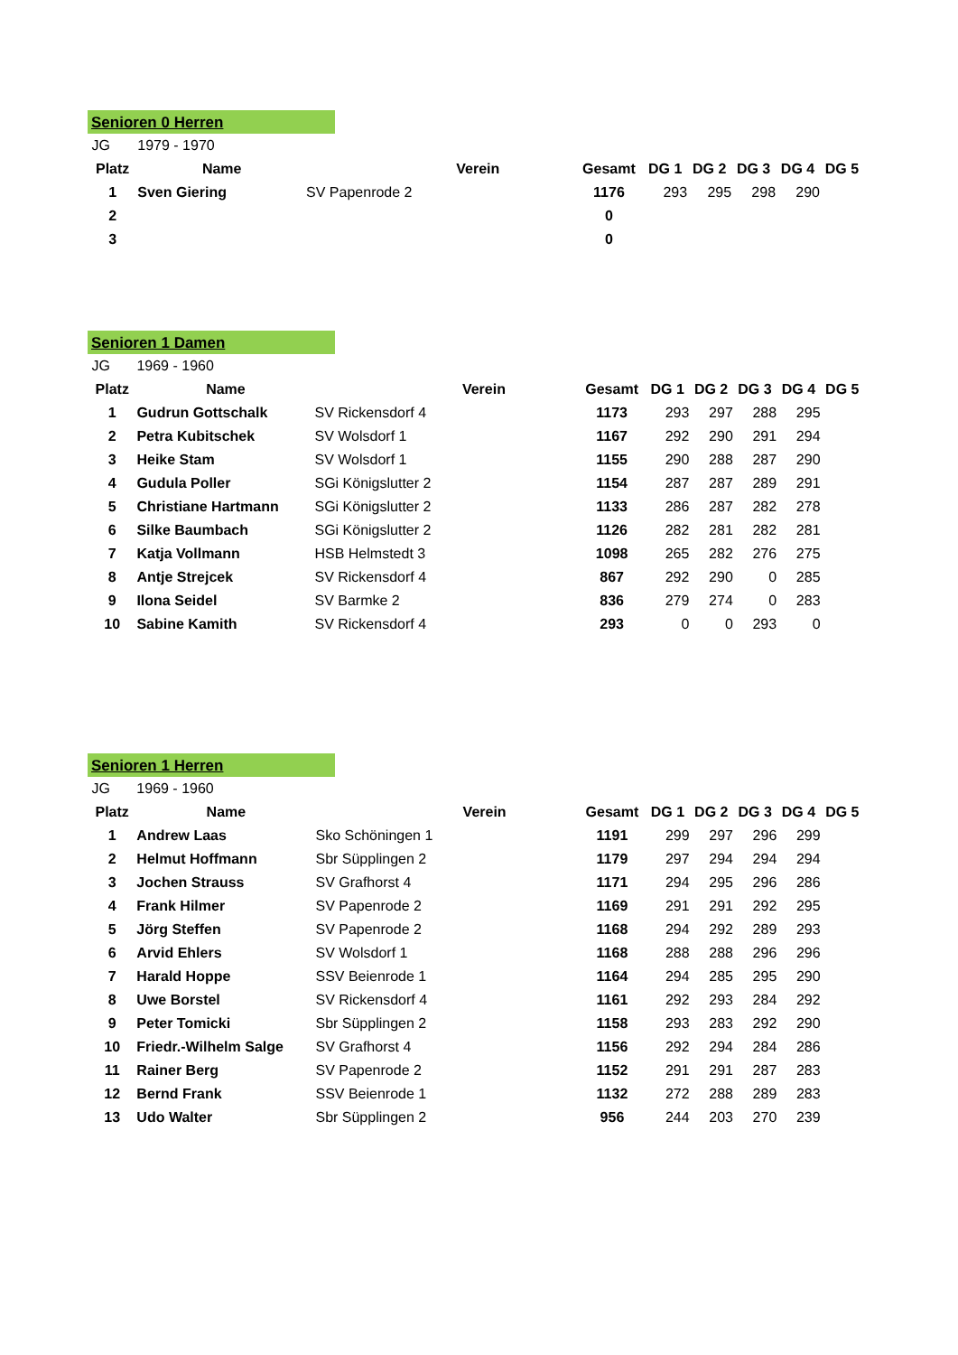Senioren 0 Herren
| JG | 1979 - 1970 | | | | | | | | |
| Platz | Name | Verein | | Gesamt | DG 1 | DG 2 | DG 3 | DG 4 | DG 5 |
| 1 | Sven Giering | SV Papenrode 2 | | 1176 | 293 | 295 | 298 | 290 | |
| 2 | | | | 0 | | | | | |
| 3 | | | | 0 | | | | | |
Senioren 1 Damen
| JG | 1969 - 1960 | | | | | | | | |
| Platz | Name | Verein | | Gesamt | DG 1 | DG 2 | DG 3 | DG 4 | DG 5 |
| 1 | Gudrun Gottschalk | SV Rickensdorf 4 | | 1173 | 293 | 297 | 288 | 295 | |
| 2 | Petra Kubitschek | SV Wolsdorf 1 | | 1167 | 292 | 290 | 291 | 294 | |
| 3 | Heike Stam | SV Wolsdorf 1 | | 1155 | 290 | 288 | 287 | 290 | |
| 4 | Gudula Poller | SGi Königslutter 2 | | 1154 | 287 | 287 | 289 | 291 | |
| 5 | Christiane Hartmann | SGi Königslutter 2 | | 1133 | 286 | 287 | 282 | 278 | |
| 6 | Silke Baumbach | SGi Königslutter 2 | | 1126 | 282 | 281 | 282 | 281 | |
| 7 | Katja Vollmann | HSB Helmstedt 3 | | 1098 | 265 | 282 | 276 | 275 | |
| 8 | Antje Strejcek | SV Rickensdorf 4 | | 867 | 292 | 290 | 0 | 285 | |
| 9 | Ilona Seidel | SV Barmke 2 | | 836 | 279 | 274 | 0 | 283 | |
| 10 | Sabine Kamith | SV Rickensdorf 4 | | 293 | 0 | 0 | 293 | 0 | |
Senioren 1 Herren
| JG | 1969 - 1960 | | | | | | | | |
| Platz | Name | Verein | | Gesamt | DG 1 | DG 2 | DG 3 | DG 4 | DG 5 |
| 1 | Andrew Laas | Sko Schöningen 1 | | 1191 | 299 | 297 | 296 | 299 | |
| 2 | Helmut Hoffmann | Sbr Süpplingen 2 | | 1179 | 297 | 294 | 294 | 294 | |
| 3 | Jochen Strauss | SV Grafhorst 4 | | 1171 | 294 | 295 | 296 | 286 | |
| 4 | Frank Hilmer | SV Papenrode 2 | | 1169 | 291 | 291 | 292 | 295 | |
| 5 | Jörg Steffen | SV Papenrode 2 | | 1168 | 294 | 292 | 289 | 293 | |
| 6 | Arvid Ehlers | SV Wolsdorf 1 | | 1168 | 288 | 288 | 296 | 296 | |
| 7 | Harald Hoppe | SSV Beienrode 1 | | 1164 | 294 | 285 | 295 | 290 | |
| 8 | Uwe Borstel | SV Rickensdorf 4 | | 1161 | 292 | 293 | 284 | 292 | |
| 9 | Peter Tomicki | Sbr Süpplingen 2 | | 1158 | 293 | 283 | 292 | 290 | |
| 10 | Friedr.-Wilhelm Salge | SV Grafhorst 4 | | 1156 | 292 | 294 | 284 | 286 | |
| 11 | Rainer Berg | SV Papenrode 2 | | 1152 | 291 | 291 | 287 | 283 | |
| 12 | Bernd Frank | SSV Beienrode 1 | | 1132 | 272 | 288 | 289 | 283 | |
| 13 | Udo Walter | Sbr Süpplingen 2 | | 956 | 244 | 203 | 270 | 239 | |